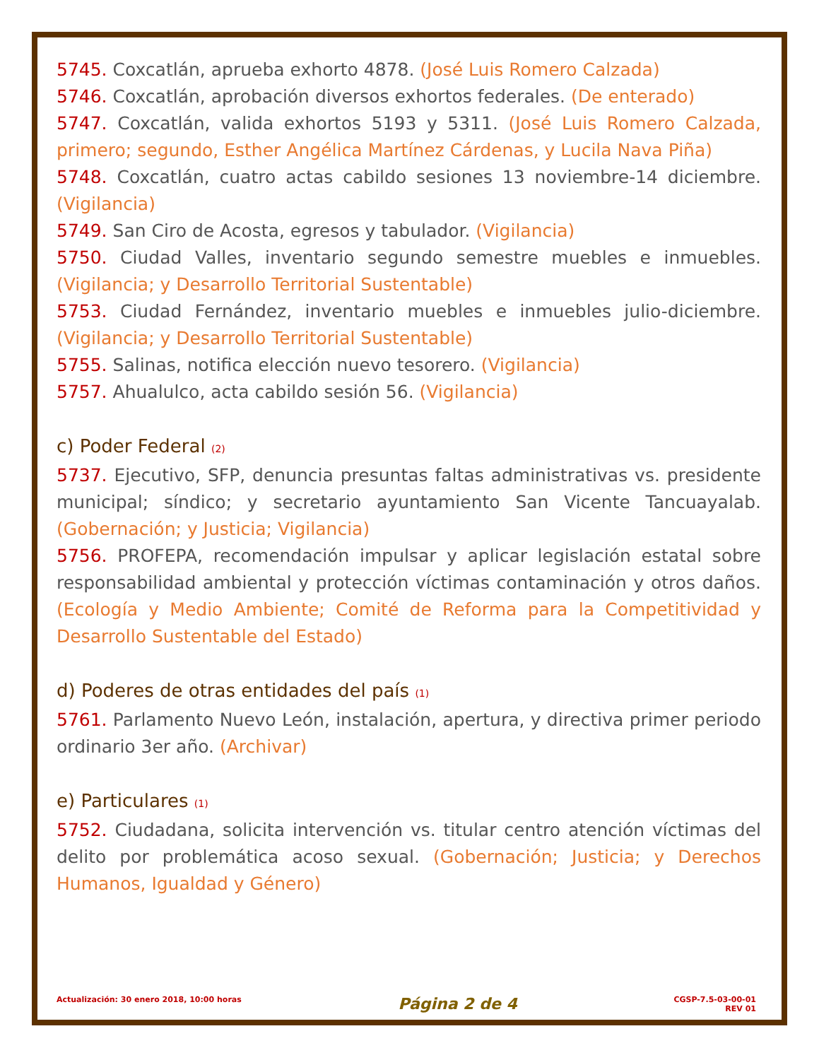5745. Coxcatlán, aprueba exhorto 4878. (José Luis Romero Calzada)
5746. Coxcatlán, aprobación diversos exhortos federales. (De enterado)
5747. Coxcatlán, valida exhortos 5193 y 5311. (José Luis Romero Calzada, primero; segundo, Esther Angélica Martínez Cárdenas, y Lucila Nava Piña)
5748. Coxcatlán, cuatro actas cabildo sesiones 13 noviembre-14 diciembre. (Vigilancia)
5749. San Ciro de Acosta, egresos y tabulador. (Vigilancia)
5750. Ciudad Valles, inventario segundo semestre muebles e inmuebles. (Vigilancia; y Desarrollo Territorial Sustentable)
5753. Ciudad Fernández, inventario muebles e inmuebles julio-diciembre. (Vigilancia; y Desarrollo Territorial Sustentable)
5755. Salinas, notifica elección nuevo tesorero. (Vigilancia)
5757. Ahualulco, acta cabildo sesión 56. (Vigilancia)
c) Poder Federal (2)
5737. Ejecutivo, SFP, denuncia presuntas faltas administrativas vs. presidente municipal; síndico; y secretario ayuntamiento San Vicente Tancuayalab. (Gobernación; y Justicia; Vigilancia)
5756. PROFEPA, recomendación impulsar y aplicar legislación estatal sobre responsabilidad ambiental y protección víctimas contaminación y otros daños. (Ecología y Medio Ambiente; Comité de Reforma para la Competitividad y Desarrollo Sustentable del Estado)
d) Poderes de otras entidades del país (1)
5761. Parlamento Nuevo León, instalación, apertura, y directiva primer periodo ordinario 3er año. (Archivar)
e) Particulares (1)
5752. Ciudadana, solicita intervención vs. titular centro atención víctimas del delito por problemática acoso sexual. (Gobernación; Justicia; y Derechos Humanos, Igualdad y Género)
Actualización: 30 enero 2018, 10:00 horas
Página 2 de 4
CGSP-7.5-03-00-01
REV 01